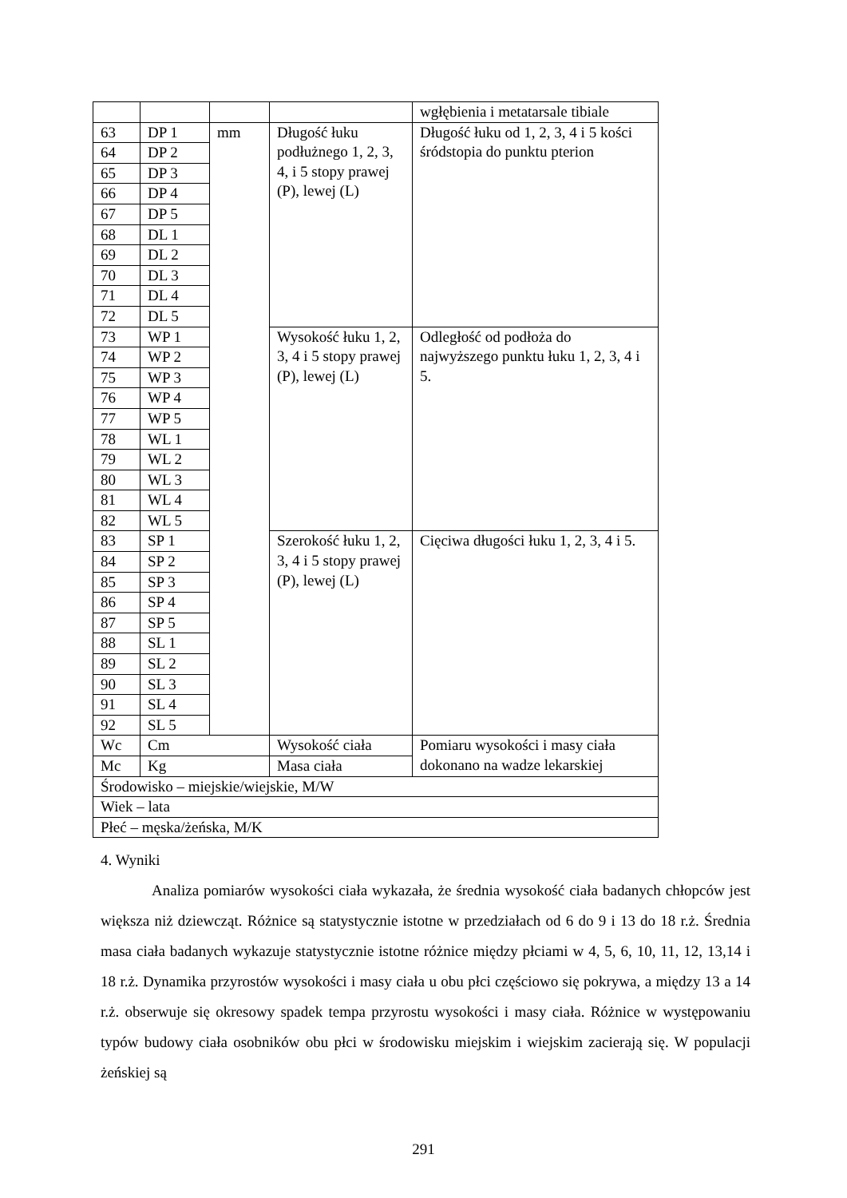| | | | | wgłębienia i metatarsale tibiale |
| 63 | DP 1 | mm | Długość łuku podłużnego 1, 2, 3, 4, i 5 stopy prawej (P), lewej (L) | Długość łuku od 1, 2, 3, 4 i 5 kości śródstopia do punktu pterion |
| 64 | DP 2 | | | |
| 65 | DP 3 | | | |
| 66 | DP 4 | | | |
| 67 | DP 5 | | | |
| 68 | DL 1 | | | |
| 69 | DL 2 | | | |
| 70 | DL 3 | | | |
| 71 | DL 4 | | | |
| 72 | DL 5 | | | |
| 73 | WP 1 | | Wysokość łuku 1, 2, 3, 4 i 5 stopy prawej (P), lewej (L) | Odległość od podłoża do najwyższego punktu łuku 1, 2, 3, 4 i 5. |
| 74 | WP 2 | | | |
| 75 | WP 3 | | | |
| 76 | WP 4 | | | |
| 77 | WP 5 | | | |
| 78 | WL 1 | | | |
| 79 | WL 2 | | | |
| 80 | WL 3 | | | |
| 81 | WL 4 | | | |
| 82 | WL 5 | | | |
| 83 | SP 1 | | Szerokość łuku 1, 2, 3, 4 i 5 stopy prawej (P), lewej (L) | Cięciwa długości łuku 1, 2, 3, 4 i 5. |
| 84 | SP 2 | | | |
| 85 | SP 3 | | | |
| 86 | SP 4 | | | |
| 87 | SP 5 | | | |
| 88 | SL 1 | | | |
| 89 | SL 2 | | | |
| 90 | SL 3 | | | |
| 91 | SL 4 | | | |
| 92 | SL 5 | | | |
| Wc | Cm | | Wysokość ciała | Pomiaru wysokości i masy ciała dokonano na wadze lekarskiej |
| Mc | Kg | | Masa ciała | |
| Środowisko – miejskie/wiejskie, M/W | | | | |
| Wiek – lata | | | | |
| Płeć – męska/żeńska, M/K | | | | |
4. Wyniki
Analiza pomiarów wysokości ciała wykazała, że średnia wysokość ciała badanych chłopców jest większa niż dziewcząt. Różnice są statystycznie istotne w przedziałach od 6 do 9 i 13 do 18 r.ż. Średnia masa ciała badanych wykazuje statystycznie istotne różnice między płciami w 4, 5, 6, 10, 11, 12, 13,14 i 18 r.ż. Dynamika przyrostów wysokości i masy ciała u obu płci częściowo się pokrywa, a między 13 a 14 r.ż. obserwuje się okresowy spadek tempa przyrostu wysokości i masy ciała. Różnice w występowaniu typów budowy ciała osobników obu płci w środowisku miejskim i wiejskim zacierają się. W populacji żeńskiej są
291